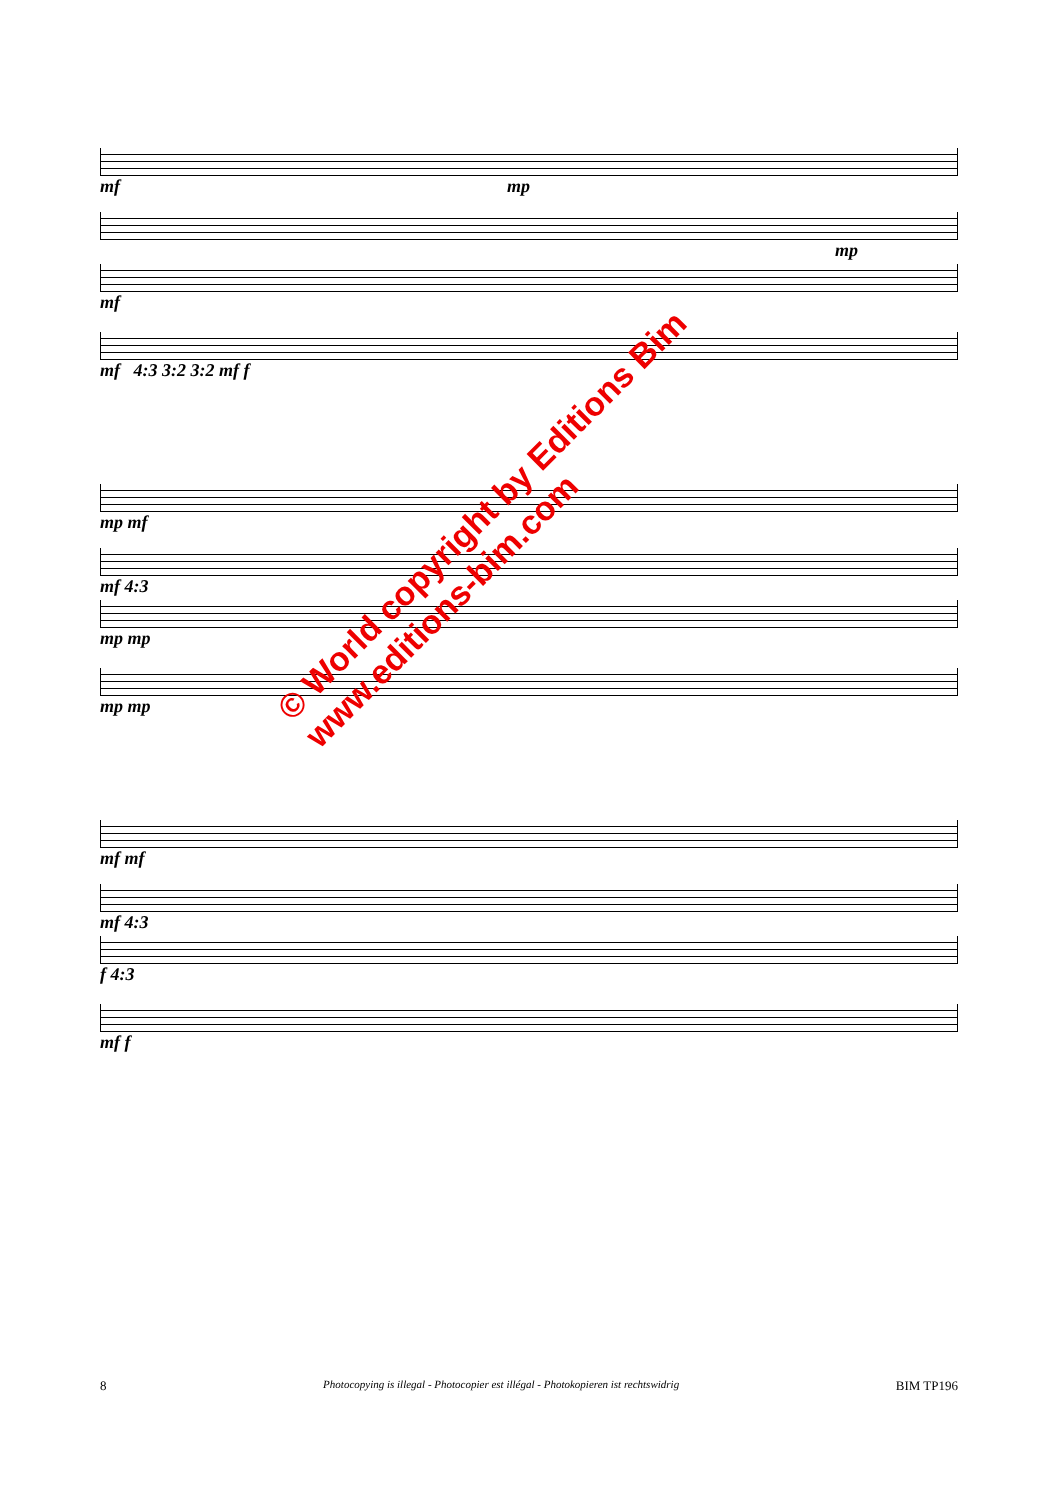mf mp
mp
mf
mf 4:3 3:2 3:2 mf f
mp mf
mf 4:3
mp mp
mp mp
mf mf
mf 4:3
f 4:3
mf f
© World copyright by Editions Bim
www.editions-bim.com
8 Photocopying is illegal - Photocopier est illégal - Photokopieren ist rechtswidrig BIM TP196